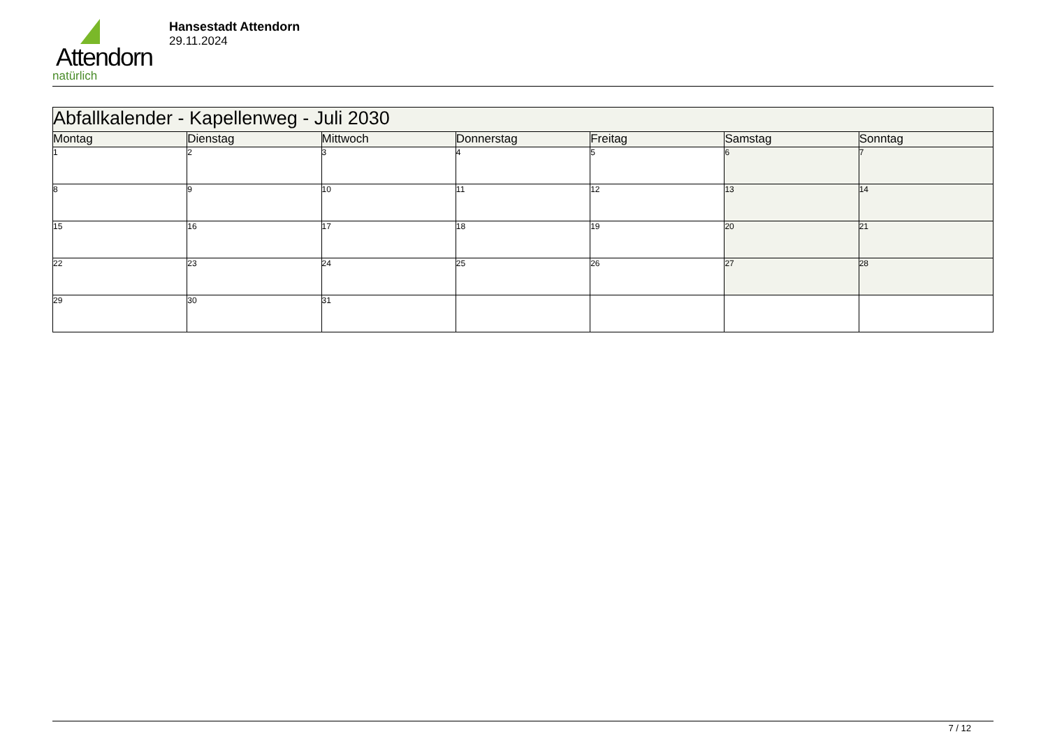Attendorn
natürlich
Hansestadt Attendorn
29.11.2024
| Abfallkalender - Kapellenweg - Juli 2030 | | | | | | |
| --- | --- | --- | --- | --- | --- | --- |
| Montag | Dienstag | Mittwoch | Donnerstag | Freitag | Samstag | Sonntag |
| 1 | 2 | 3 | 4 | 5 | 6 | 7 |
| 8 | 9 | 10 | 11 | 12 | 13 | 14 |
| 15 | 16 | 17 | 18 | 19 | 20 | 21 |
| 22 | 23 | 24 | 25 | 26 | 27 | 28 |
| 29 | 30 | 31 | | | | |
7 / 12